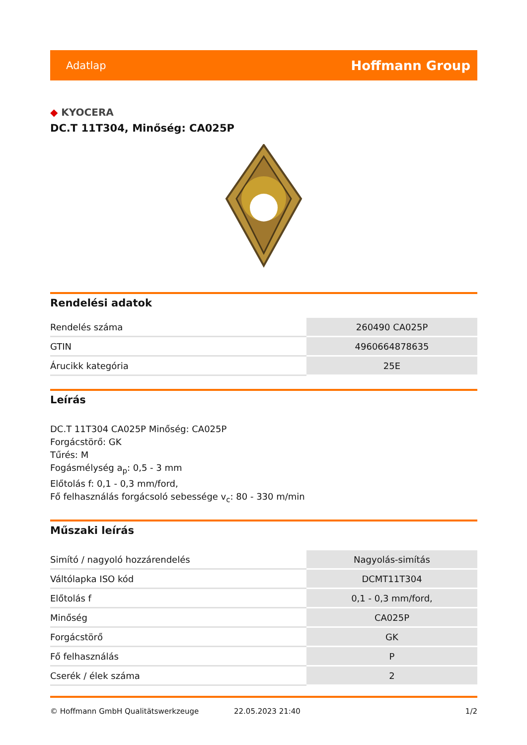Adatlap
Hoffmann Group
◆ KYOCERA
DC.T 11T304, Minőség: CA025P
Rendelési adatok
| Rendelés száma | 260490 CA025P |
| GTIN | 4960664878635 |
| Árucikk kategória | 25E |
Leírás
DC.T 11T304 CA025P Minőség: CA025P
Forgácstörő: GK
Tűrés: M
Fogásmélység a<sub>p</sub>: 0,5 - 3 mm
Előtolás f: 0,1 - 0,3 mm/ford,
Fő felhasználás forgácsoló sebessége v<sub>c</sub>: 80 - 330 m/min
Műszaki leírás
| Simító / nagyoló hozzárendelés | Nagyolás-simítás |
| Váltólapka ISO kód | DCMT11T304 |
| Előtolás f | 0,1 - 0,3 mm/ford, |
| Minőség | CA025P |
| Forgácstörő | GK |
| Fő felhasználás | P |
| Cserék / élek száma | 2 |
© Hoffmann GmbH Qualitätswerkzeuge 22.05.2023 21:40 1/2